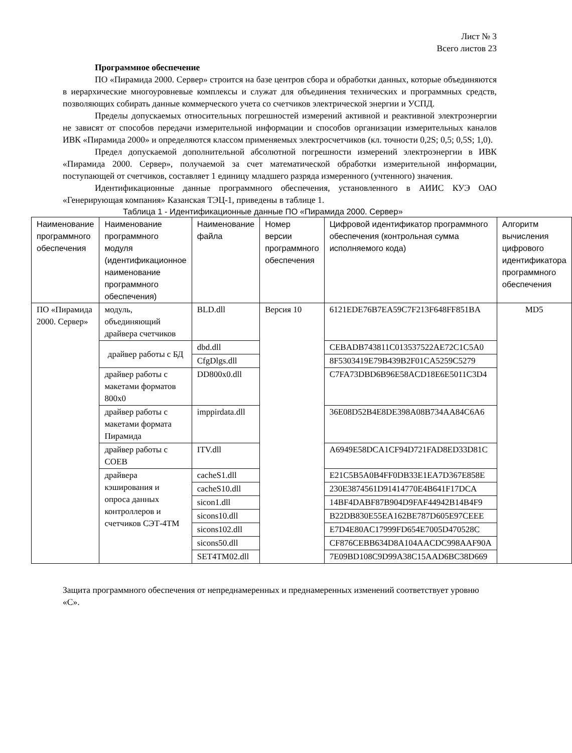Лист № 3
Всего листов 23
Программное обеспечение
ПО «Пирамида 2000. Сервер» строится на базе центров сбора и обработки данных, которые объединяются в иерархические многоуровневые комплексы и служат для объединения технических и программных средств, позволяющих собирать данные коммерческого учета со счетчиков электрической энергии и УСПД.
Пределы допускаемых относительных погрешностей измерений активной и реактивной электроэнергии не зависят от способов передачи измерительной информации и способов организации измерительных каналов ИВК «Пирамида 2000» и определяются классом применяемых электросчетчиков (кл. точности 0,2S; 0,5; 0,5S; 1,0).
Предел допускаемой дополнительной абсолютной погрешности измерений электроэнергии в ИВК «Пирамида 2000. Сервер», получаемой за счет математической обработки измерительной информации, поступающей от счетчиков, составляет 1 единицу младшего разряда измеренного (учтенного) значения.
Идентификационные данные программного обеспечения, установленного в АИИС КУЭ ОАО «Генерирующая компания» Казанская ТЭЦ-1, приведены в таблице 1.
Таблица 1 - Идентификационные данные ПО «Пирамида 2000. Сервер»
| Наименование программного обеспечения | Наименование программного модуля (идентификационное наименование программного обеспечения) | Наименование файла | Номер версии программного обеспечения | Цифровой идентификатор программного обеспечения (контрольная сумма исполняемого кода) | Алгоритм вычисления цифрового идентификатора программного обеспечения |
| ПО «Пирамида 2000. Сервер» | модуль, объединяющий драйвера счетчиков | BLD.dll | Версия 10 | 6121EDE76B7EA59C7F213F648FF851BA | MD5 |
| | драйвер работы с БД | dbd.dll | | CEBADB743811C013537522AE72C1C5A0 | |
| | | CfgDlgs.dll | | 8F5303419E79B439B2F01CA5259C5279 | |
| | драйвер работы с макетами форматов 800x0 | DD800x0.dll | | C7FA73DBD6B96E58ACD18E6E5011C3D4 | |
| | драйвер работы с макетами формата Пирамида | imppirdata.dll | | 36E08D52B4E8DE398A08B734AA84C6A6 | |
| | драйвер работы с СОЕВ | ITV.dll | | A6949E58DCA1CF94D721FAD8ED33D81C | |
| | драйвера кэширования и опроса данных контроллеров и счетчиков СЭТ-4ТМ | cacheS1.dll | | E21C5B5A0B4FF0DB33E1EA7D367E858E | |
| | | cacheS10.dll | | 230E3874561D91414770E4B641F17DCA | |
| | | sicon1.dll | | 14BF4DABF87B904D9FAF44942B14B4F9 | |
| | | sicons10.dll | | B22DB830E55EA162BE787D605E97CEEE | |
| | | sicons102.dll | | E7D4E80AC17999FD654E7005D470528C | |
| | | sicons50.dll | | CF876CEBB634D8A104AACDC998AAF90A | |
| | | SET4TM02.dll | | 7E09BD108C9D99A38C15AAD6BC38D669 | |
Защита программного обеспечения от непреднамеренных и преднамеренных изменений соответствует уровню «С».